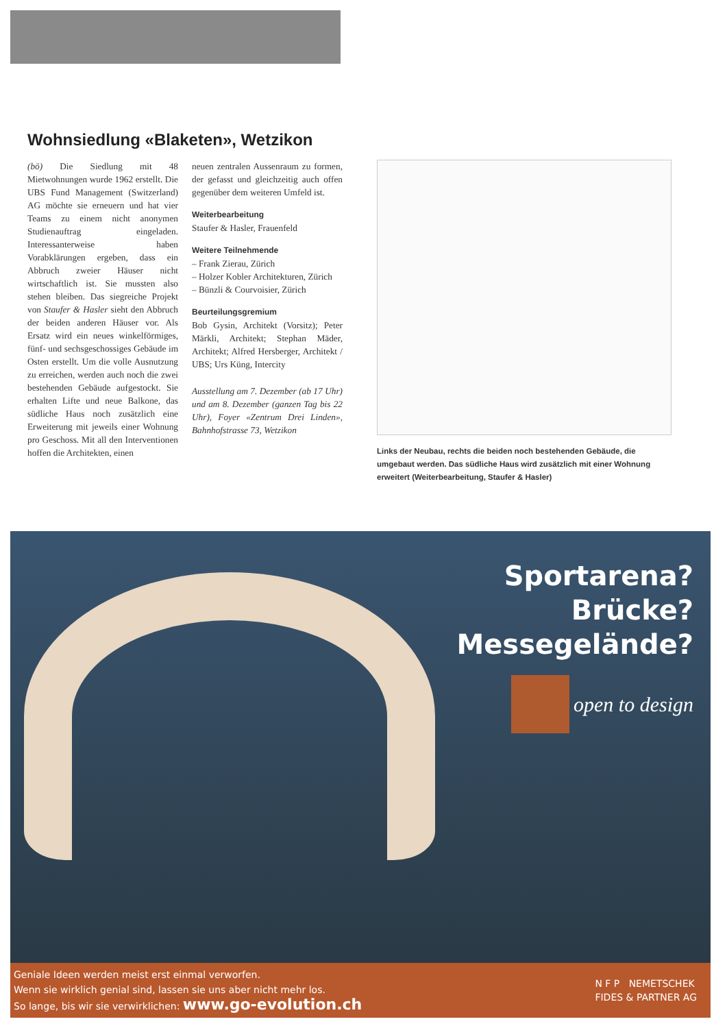Wohnsiedlung «Blaketen», Wetzikon
(bö) Die Siedlung mit 48 Mietwohnungen wurde 1962 erstellt. Die UBS Fund Management (Switzerland) AG möchte sie erneuern und hat vier Teams zu einem nicht anonymen Studienauftrag eingeladen. Interessanterweise haben Vorabklärungen ergeben, dass ein Abbruch zweier Häuser nicht wirtschaftlich ist. Sie mussten also stehen bleiben. Das siegreiche Projekt von Staufer & Hasler sieht den Abbruch der beiden anderen Häuser vor. Als Ersatz wird ein neues winkelförmiges, fünf- und sechsgeschossiges Gebäude im Osten erstellt. Um die volle Ausnutzung zu erreichen, werden auch noch die zwei bestehenden Gebäude aufgestockt. Sie erhalten Lifte und neue Balkone, das südliche Haus noch zusätzlich eine Erweiterung mit jeweils einer Wohnung pro Geschoss. Mit all den Interventionen hoffen die Architekten, einen
neuen zentralen Aussenraum zu formen, der gefasst und gleichzeitig auch offen gegenüber dem weiteren Umfeld ist.
Weiterbearbeitung
Staufer & Hasler, Frauenfeld
Weitere Teilnehmende
– Frank Zierau, Zürich
– Holzer Kobler Architekturen, Zürich
– Bünzli & Courvoisier, Zürich
Beurteilungsgremium
Bob Gysin, Architekt (Vorsitz); Peter Märkli, Architekt; Stephan Mäder, Architekt; Alfred Hersberger, Architekt / UBS; Urs Küng, Intercity
Ausstellung am 7. Dezember (ab 17 Uhr) und am 8. Dezember (ganzen Tag bis 22 Uhr), Foyer «Zentrum Drei Linden», Bahnhofstrasse 73, Wetzikon
Links der Neubau, rechts die beiden noch bestehenden Gebäude, die umgebaut werden. Das südliche Haus wird zusätzlich mit einer Wohnung erweitert (Weiterbearbeitung, Staufer & Hasler)
Sportarena?
Brücke?
Messegelände?
open to design
Geniale Ideen werden meist erst einmal verworfen.
Wenn sie wirklich genial sind, lassen sie uns aber nicht mehr los.
So lange, bis wir sie verwirklichen: www.go-evolution.ch
N F P NEMETSCHEK
FIDES & PARTNER AG